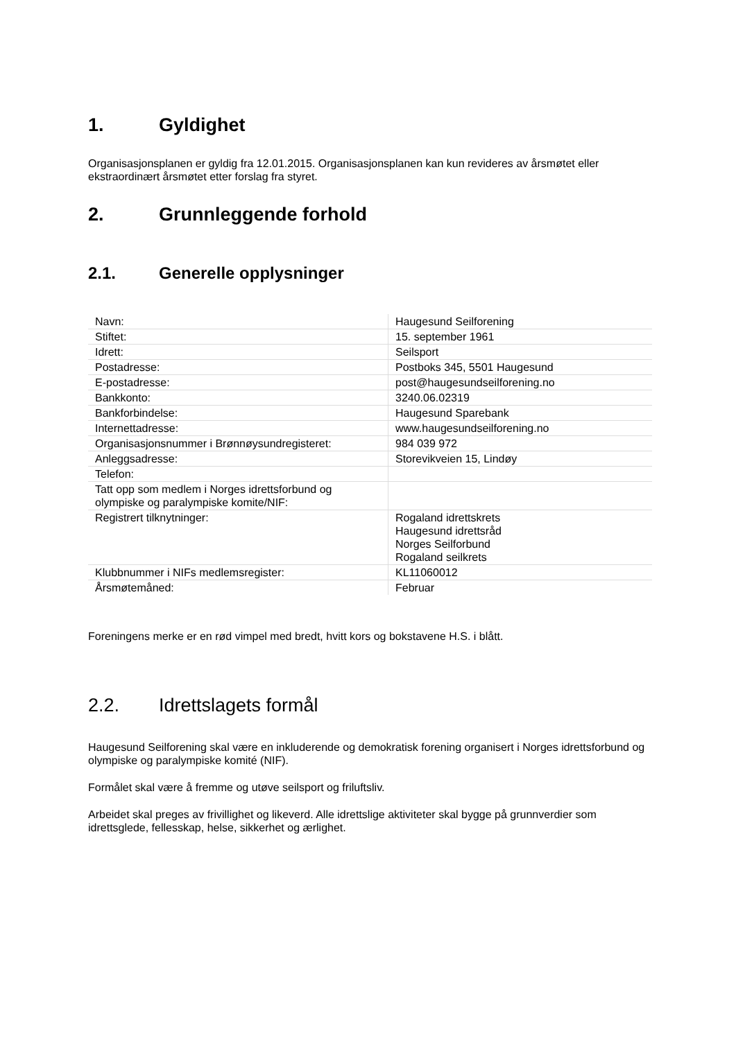1. Gyldighet
Organisasjonsplanen er gyldig fra 12.01.2015. Organisasjonsplanen kan kun revideres av årsmøtet eller ekstraordinært årsmøtet etter forslag fra styret.
2. Grunnleggende forhold
2.1. Generelle opplysninger
| Navn: | Haugesund Seilforening |
| Stiftet: | 15. september 1961 |
| Idrett: | Seilsport |
| Postadresse: | Postboks 345, 5501 Haugesund |
| E-postadresse: | post@haugesundseilforening.no |
| Bankkonto: | 3240.06.02319 |
| Bankforbindelse: | Haugesund Sparebank |
| Internettadresse: | www.haugesundseilforening.no |
| Organisasjonsnummer i Brønnøysundregisteret: | 984 039 972 |
| Anleggsadresse: | Storevikveien 15, Lindøy |
| Telefon: | |
| Tatt opp som medlem i Norges idrettsforbund og olympiske og paralympiske komite/NIF: | |
| Registrert tilknytninger: | Rogaland idrettskrets Haugesund idrettsråd Norges Seilforbund Rogaland seilkrets |
| Klubbnummer i NIFs medlemsregister: | KL11060012 |
| Årsmøtemåned: | Februar |
Foreningens merke er en rød vimpel med bredt, hvitt kors og bokstavene H.S. i blått.
2.2. Idrettslagets formål
Haugesund Seilforening skal være en inkluderende og demokratisk forening organisert i Norges idrettsforbund og olympiske og paralympiske komité (NIF).
Formålet skal være å fremme og utøve seilsport og friluftsliv.
Arbeidet skal preges av frivillighet og likeverd. Alle idrettslige aktiviteter skal bygge på grunnverdier som idrettsglede, fellesskap, helse, sikkerhet og ærlighet.